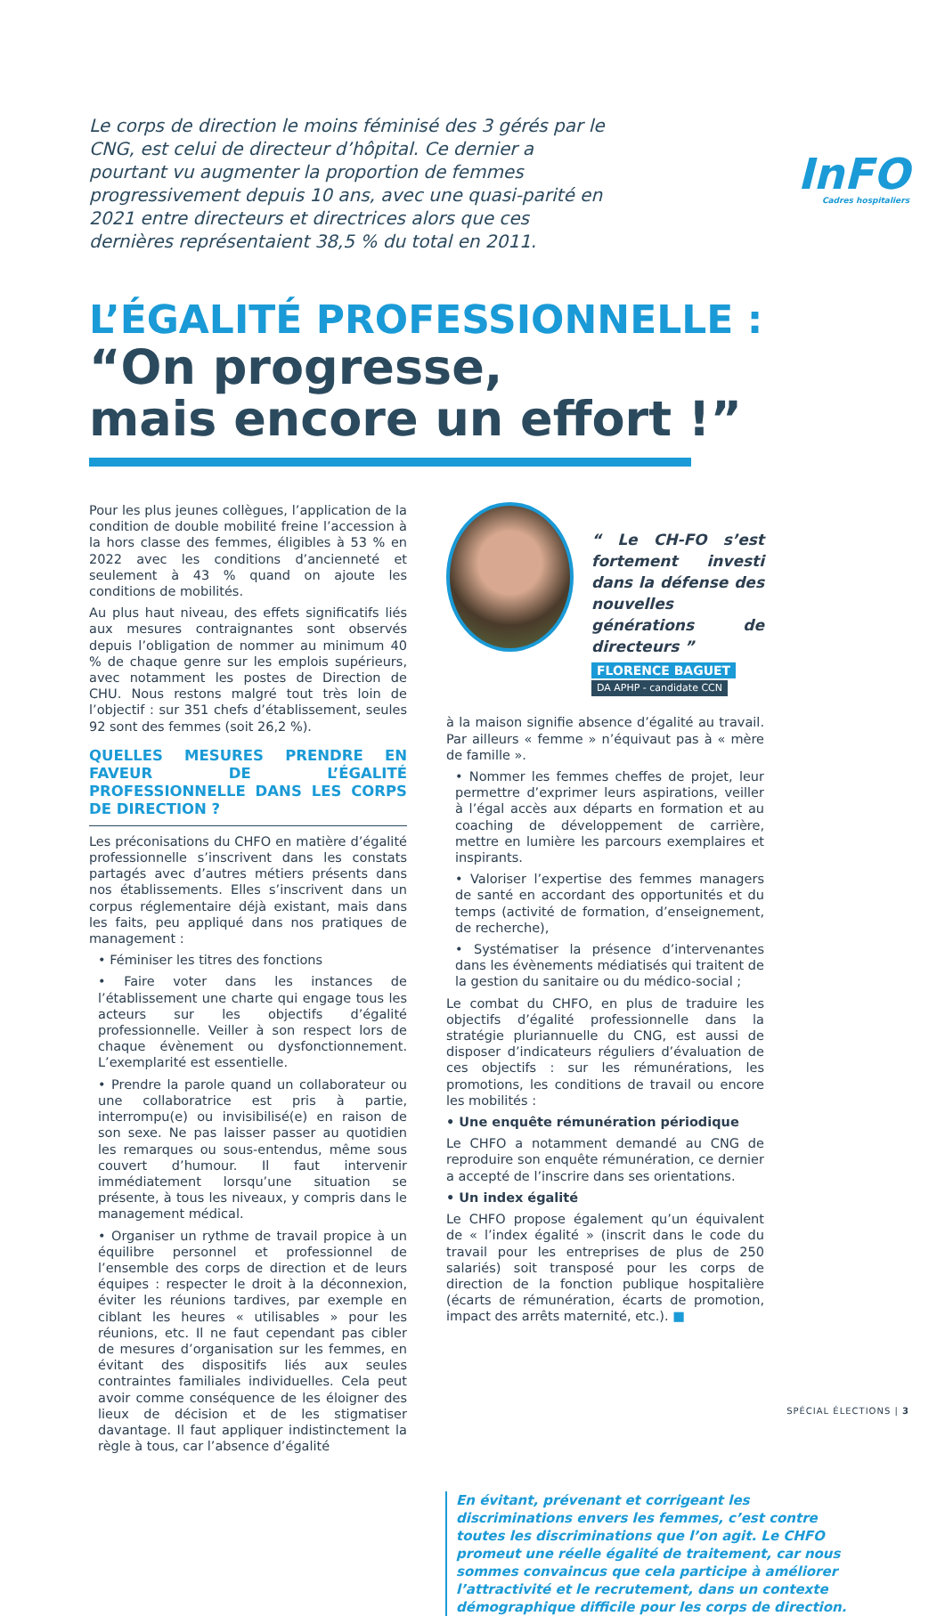InFO
Cadres hospitaliers
Le corps de direction le moins féminisé des 3 gérés par le CNG, est celui de directeur d’hôpital. Ce dernier a pourtant vu augmenter la proportion de femmes progressivement depuis 10 ans, avec une quasi-parité en 2021 entre directeurs et directrices alors que ces dernières représentaient 38,5 % du total en 2011.
L’ÉGALITÉ PROFESSIONNELLE :
“On progresse,
mais encore un effort !”
Pour les plus jeunes collègues, l’application de la condition de double mobilité freine l’accession à la hors classe des femmes, éligibles à 53 % en 2022 avec les conditions d’ancienneté et seulement à 43 % quand on ajoute les conditions de mobilités.
Au plus haut niveau, des effets significatifs liés aux mesures contraignantes sont observés depuis l’obligation de nommer au minimum 40 % de chaque genre sur les emplois supérieurs, avec notamment les postes de Direction de CHU. Nous restons malgré tout très loin de l’objectif : sur 351 chefs d’établissement, seules 92 sont des femmes (soit 26,2 %).
QUELLES MESURES PRENDRE EN FAVEUR DE L’ÉGALITÉ PROFESSIONNELLE DANS LES CORPS DE DIRECTION ?
Les préconisations du CHFO en matière d’égalité professionnelle s’inscrivent dans les constats partagés avec d’autres métiers présents dans nos établissements. Elles s’inscrivent dans un corpus réglementaire déjà existant, mais dans les faits, peu appliqué dans nos pratiques de management :
• Féminiser les titres des fonctions
• Faire voter dans les instances de l’établissement une charte qui engage tous les acteurs sur les objectifs d’égalité professionnelle. Veiller à son respect lors de chaque évènement ou dysfonctionnement. L’exemplarité est essentielle.
• Prendre la parole quand un collaborateur ou une collaboratrice est pris à partie, interrompu(e) ou invisibilisé(e) en raison de son sexe. Ne pas laisser passer au quotidien les remarques ou sous-entendus, même sous couvert d’humour. Il faut intervenir immédiatement lorsqu’une situation se présente, à tous les niveaux, y compris dans le management médical.
• Organiser un rythme de travail propice à un équilibre personnel et professionnel de l’ensemble des corps de direction et de leurs équipes : respecter le droit à la déconnexion, éviter les réunions tardives, par exemple en ciblant les heures « utilisables » pour les réunions, etc. Il ne faut cependant pas cibler de mesures d’organisation sur les femmes, en évitant des dispositifs liés aux seules contraintes familiales individuelles. Cela peut avoir comme conséquence de les éloigner des lieux de décision et de les stigmatiser davantage. Il faut appliquer indistinctement la règle à tous, car l’absence d’égalité
“ Le CH-FO s’est fortement investi dans la défense des nouvelles générations de directeurs ”
FLORENCE BAGUET
DA APHP - candidate CCN
à la maison signifie absence d’égalité au travail. Par ailleurs « femme » n’équivaut pas à « mère de famille ».
• Nommer les femmes cheffes de projet, leur permettre d’exprimer leurs aspirations, veiller à l’égal accès aux départs en formation et au coaching de développement de carrière, mettre en lumière les parcours exemplaires et inspirants.
• Valoriser l’expertise des femmes managers de santé en accordant des opportunités et du temps (activité de formation, d’enseignement, de recherche),
• Systématiser la présence d’intervenantes dans les évènements médiatisés qui traitent de la gestion du sanitaire ou du médico-social ;
Le combat du CHFO, en plus de traduire les objectifs d’égalité professionnelle dans la stratégie pluriannuelle du CNG, est aussi de disposer d’indicateurs réguliers d’évaluation de ces objectifs : sur les rémunérations, les promotions, les conditions de travail ou encore les mobilités :
• Une enquête rémunération périodique
Le CHFO a notamment demandé au CNG de reproduire son enquête rémunération, ce dernier a accepté de l’inscrire dans ses orientations.
• Un index égalité
Le CHFO propose également qu’un équivalent de « l’index égalité » (inscrit dans le code du travail pour les entreprises de plus de 250 salariés) soit transposé pour les corps de direction de la fonction publique hospitalière (écarts de rémunération, écarts de promotion, impact des arrêts maternité, etc.). ■
En évitant, prévenant et corrigeant les discriminations envers les femmes, c’est contre toutes les discriminations que l’on agit. Le CHFO promeut une réelle égalité de traitement, car nous sommes convaincus que cela participe à améliorer l’attractivité et le recrutement, dans un contexte démographique difficile pour les corps de direction.
SPÉCIAL ÉLECTIONS | 3